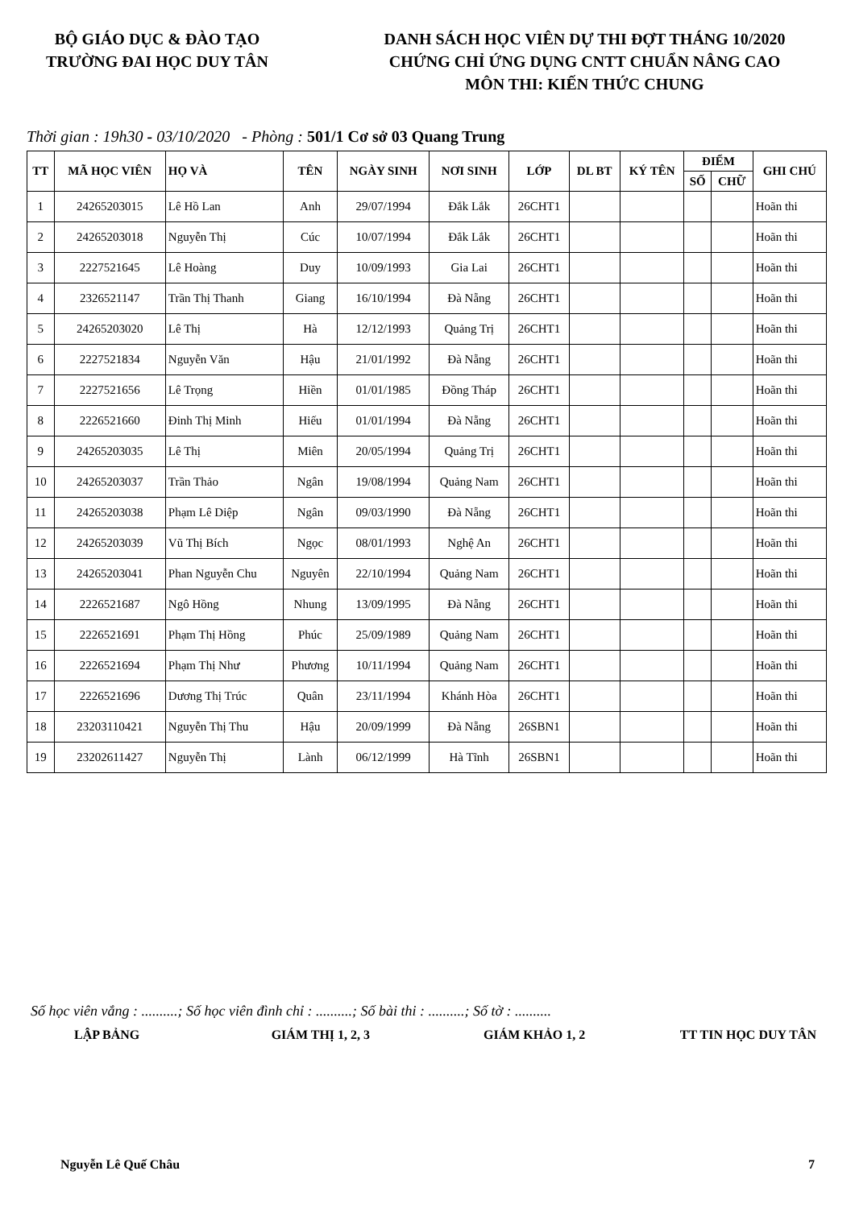BỘ GIÁO DỤC & ĐÀO TẠO
TRƯỜNG ĐAI HỌC DUY TÂN
DANH SÁCH HỌC VIÊN DỰ THI ĐỢT THÁNG 10/2020
CHỨNG CHỈ ỨNG DỤNG CNTT CHUẨN NÂNG CAO
MÔN THI: KIẾN THỨC CHUNG
Thời gian : 19h30 - 03/10/2020 - Phòng : 501/1 Cơ sở 03 Quang Trung
| TT | MÃ HỌC VIÊN | HỌ VÀ | TÊN | NGÀY SINH | NƠI SINH | LỚP | DL BT | KÝ TÊN | ĐIỂM | | GHI CHÚ |
| --- | --- | --- | --- | --- | --- | --- | --- | --- | --- | --- | --- |
| | | | | | | | | | SỐ | CHỮ | |
| 1 | 24265203015 | Lê Hồ Lan | Anh | 29/07/1994 | Đắk Lắk | 26CHT1 | | | | | Hoãn thi |
| 2 | 24265203018 | Nguyễn Thị | Cúc | 10/07/1994 | Đắk Lắk | 26CHT1 | | | | | Hoãn thi |
| 3 | 2227521645 | Lê Hoàng | Duy | 10/09/1993 | Gia Lai | 26CHT1 | | | | | Hoãn thi |
| 4 | 2326521147 | Trần Thị Thanh | Giang | 16/10/1994 | Đà Nẵng | 26CHT1 | | | | | Hoãn thi |
| 5 | 24265203020 | Lê Thị | Hà | 12/12/1993 | Quảng Trị | 26CHT1 | | | | | Hoãn thi |
| 6 | 2227521834 | Nguyễn Văn | Hậu | 21/01/1992 | Đà Nẵng | 26CHT1 | | | | | Hoãn thi |
| 7 | 2227521656 | Lê Trọng | Hiền | 01/01/1985 | Đồng Tháp | 26CHT1 | | | | | Hoãn thi |
| 8 | 2226521660 | Đinh Thị Minh | Hiếu | 01/01/1994 | Đà Nẵng | 26CHT1 | | | | | Hoãn thi |
| 9 | 24265203035 | Lê Thị | Miên | 20/05/1994 | Quảng Trị | 26CHT1 | | | | | Hoãn thi |
| 10 | 24265203037 | Trần Thảo | Ngân | 19/08/1994 | Quảng Nam | 26CHT1 | | | | | Hoãn thi |
| 11 | 24265203038 | Phạm Lê Diệp | Ngân | 09/03/1990 | Đà Nẵng | 26CHT1 | | | | | Hoãn thi |
| 12 | 24265203039 | Vũ Thị Bích | Ngọc | 08/01/1993 | Nghệ An | 26CHT1 | | | | | Hoãn thi |
| 13 | 24265203041 | Phan Nguyễn Chu | Nguyên | 22/10/1994 | Quảng Nam | 26CHT1 | | | | | Hoãn thi |
| 14 | 2226521687 | Ngô Hồng | Nhung | 13/09/1995 | Đà Nẵng | 26CHT1 | | | | | Hoãn thi |
| 15 | 2226521691 | Phạm Thị Hồng | Phúc | 25/09/1989 | Quảng Nam | 26CHT1 | | | | | Hoãn thi |
| 16 | 2226521694 | Phạm Thị Như | Phương | 10/11/1994 | Quảng Nam | 26CHT1 | | | | | Hoãn thi |
| 17 | 2226521696 | Dương Thị Trúc | Quân | 23/11/1994 | Khánh Hòa | 26CHT1 | | | | | Hoãn thi |
| 18 | 23203110421 | Nguyễn Thị Thu | Hậu | 20/09/1999 | Đà Nẵng | 26SBN1 | | | | | Hoãn thi |
| 19 | 23202611427 | Nguyễn Thị | Lành | 06/12/1999 | Hà Tĩnh | 26SBN1 | | | | | Hoãn thi |
Số học viên vắng : ..........; Số học viên đình chỉ : ..........; Số bài thi : ..........; Số tờ : ..........
LẬP BẢNG GIÁM THỊ 1, 2, 3 GIÁM KHẢO 1, 2 TT TIN HỌC DUY TÂN
Nguyễn Lê Quế Châu 7